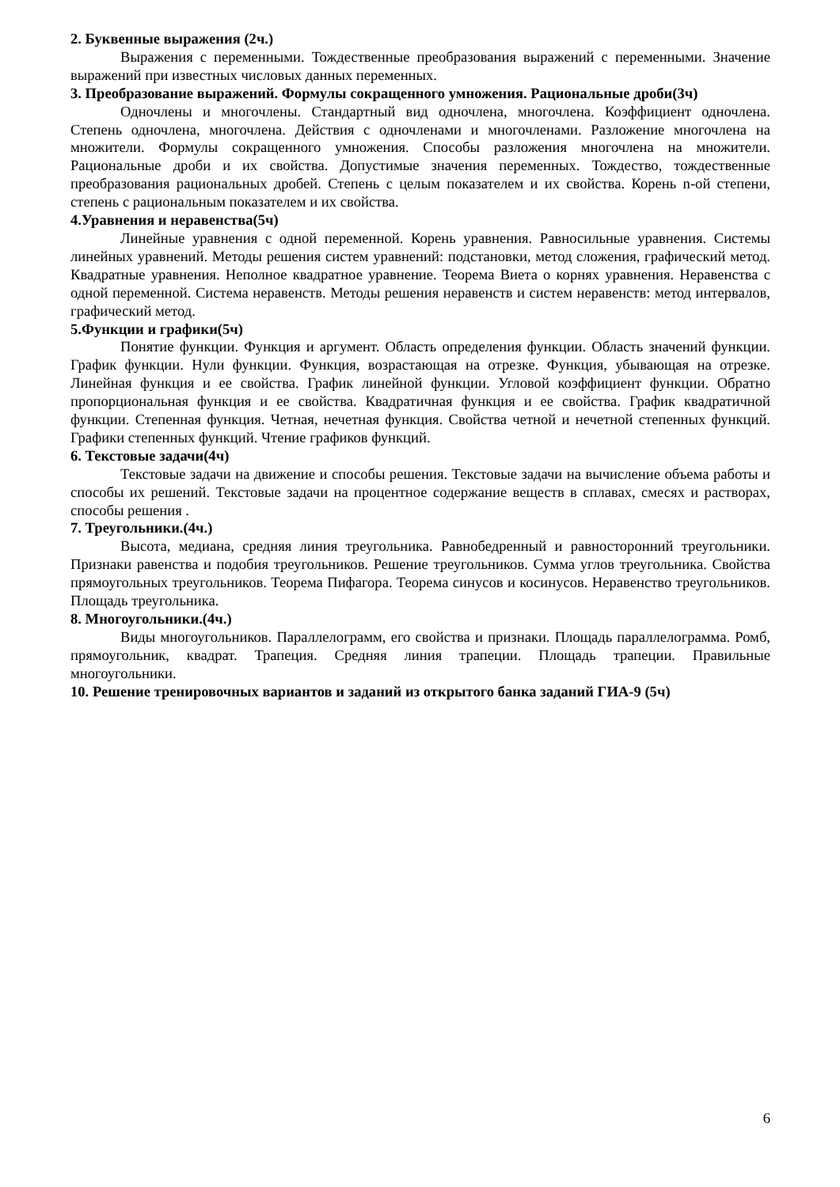2. Буквенные выражения (2ч.)
Выражения с переменными. Тождественные преобразования выражений с переменными. Значение выражений при известных числовых данных переменных.
3. Преобразование выражений. Формулы сокращенного умножения. Рациональные дроби(3ч)
Одночлены и многочлены. Стандартный вид одночлена, многочлена. Коэффициент одночлена. Степень одночлена, многочлена. Действия с одночленами и многочленами. Разложение многочлена на множители. Формулы сокращенного умножения. Способы разложения многочлена на множители. Рациональные дроби и их свойства. Допустимые значения переменных. Тождество, тождественные преобразования рациональных дробей. Степень с целым показателем и их свойства. Корень n-ой степени, степень с рациональным показателем и их свойства.
4.Уравнения и неравенства(5ч)
Линейные уравнения с одной переменной. Корень уравнения. Равносильные уравнения. Системы линейных уравнений. Методы решения систем уравнений: подстановки, метод сложения, графический метод. Квадратные уравнения. Неполное квадратное уравнение. Теорема Виета о корнях уравнения. Неравенства с одной переменной. Система неравенств. Методы решения неравенств и систем неравенств: метод интервалов, графический метод.
5.Функции и графики(5ч)
Понятие функции. Функция и аргумент. Область определения функции. Область значений функции. График функции. Нули функции. Функция, возрастающая на отрезке. Функция, убывающая на отрезке. Линейная функция и ее свойства. График линейной функции. Угловой коэффициент функции. Обратно пропорциональная функция и ее свойства. Квадратичная функция и ее свойства. График квадратичной функции. Степенная функция. Четная, нечетная функция. Свойства четной и нечетной степенных функций. Графики степенных функций. Чтение графиков функций.
6. Текстовые задачи(4ч)
Текстовые задачи на движение и способы решения. Текстовые задачи на вычисление объема работы и способы их решений. Текстовые задачи на процентное содержание веществ в сплавах, смесях и растворах, способы решения .
7. Треугольники.(4ч.)
Высота, медиана, средняя линия треугольника. Равнобедренный и равносторонний треугольники. Признаки равенства и подобия треугольников. Решение треугольников. Сумма углов треугольника. Свойства прямоугольных треугольников. Теорема Пифагора. Теорема синусов и косинусов. Неравенство треугольников. Площадь треугольника.
8. Многоугольники.(4ч.)
Виды многоугольников. Параллелограмм, его свойства и признаки. Площадь параллелограмма. Ромб, прямоугольник, квадрат. Трапеция. Средняя линия трапеции. Площадь трапеции. Правильные многоугольники.
10. Решение тренировочных вариантов и заданий из открытого банка заданий ГИА-9 (5ч)
6